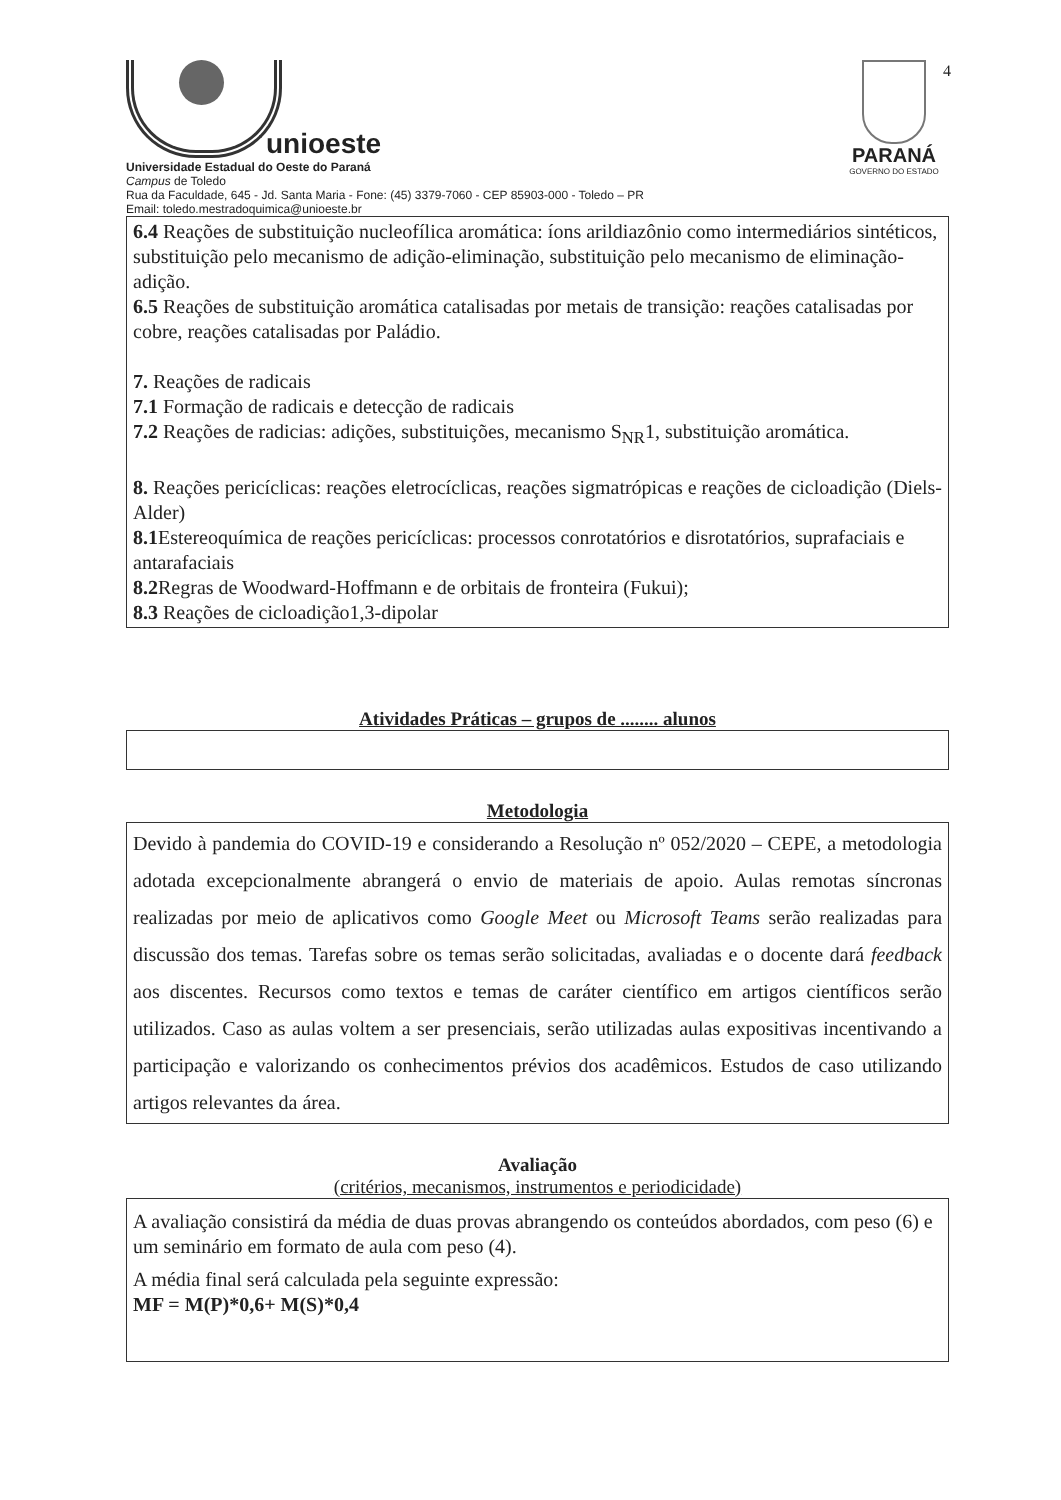4
unioeste
Universidade Estadual do Oeste do Paraná
Campus de Toledo
Rua da Faculdade, 645 - Jd. Santa Maria - Fone: (45) 3379-7060 - CEP 85903-000 - Toledo – PR
Email: toledo.mestradoquimica@unioeste.br
PARANÁ
GOVERNO DO ESTADO
6.4 Reações de substituição nucleofílica aromática: íons arildiazônio como intermediários sintéticos, substituição pelo mecanismo de adição-eliminação, substituição pelo mecanismo de eliminação-adição.
6.5 Reações de substituição aromática catalisadas por metais de transição: reações catalisadas por cobre, reações catalisadas por Paládio.
7. Reações de radicais
7.1 Formação de radicais e detecção de radicais
7.2 Reações de radicias: adições, substituições, mecanismo S<sub>NR</sub>1, substituição aromática.
8. Reações pericíclicas: reações eletrocíclicas, reações sigmatrópicas e reações de cicloadição (Diels-Alder)
8.1 Estereoquímica de reações pericíclicas: processos conrotatórios e disrotatórios, suprafaciais e antarafaciais
8.2 Regras de Woodward-Hoffmann e de orbitais de fronteira (Fukui);
8.3 Reações de cicloadição1,3-dipolar
Atividades Práticas – grupos de ........ alunos
Metodologia
Devido à pandemia do COVID-19 e considerando a Resolução nº 052/2020 – CEPE, a metodologia adotada excepcionalmente abrangerá o envio de materiais de apoio. Aulas remotas síncronas realizadas por meio de aplicativos como Google Meet ou Microsoft Teams serão realizadas para discussão dos temas. Tarefas sobre os temas serão solicitadas, avaliadas e o docente dará feedback aos discentes. Recursos como textos e temas de caráter científico em artigos científicos serão utilizados. Caso as aulas voltem a ser presenciais, serão utilizadas aulas expositivas incentivando a participação e valorizando os conhecimentos prévios dos acadêmicos. Estudos de caso utilizando artigos relevantes da área.
Avaliação
(critérios, mecanismos, instrumentos e periodicidade)
A avaliação consistirá da média de duas provas abrangendo os conteúdos abordados, com peso (6) e um seminário em formato de aula com peso (4).
A média final será calculada pela seguinte expressão:
MF = M(P)*0,6+ M(S)*0,4